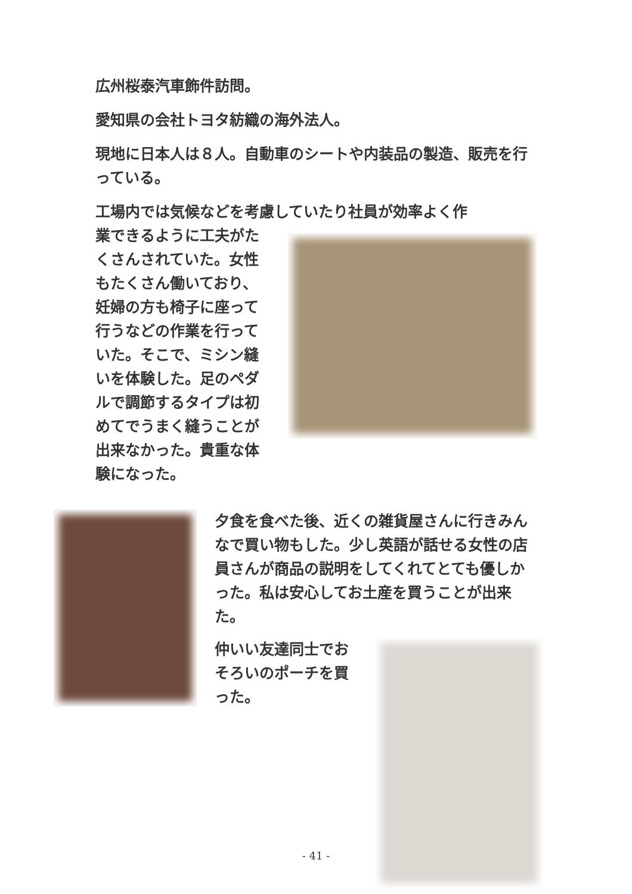広州桜泰汽車飾件訪問。
愛知県の会社トヨタ紡織の海外法人。
現地に日本人は８人。自動車のシートや内装品の製造、販売を行っている。
工場内では気候などを考慮していたり社員が効率よく作
業できるように工夫がたくさんされていた。女性もたくさん働いており、妊婦の方も椅子に座って行うなどの作業を行っていた。そこで、ミシン縫いを体験した。足のペダルで調節するタイプは初めてでうまく縫うことが出来なかった。貴重な体験になった。
夕食を食べた後、近くの雑貨屋さんに行きみんなで買い物もした。少し英語が話せる女性の店員さんが商品の説明をしてくれてとても優しかった。私は安心してお土産を買うことが出来た。
仲いい友達同士でおそろいのポーチを買った。
- 41 -